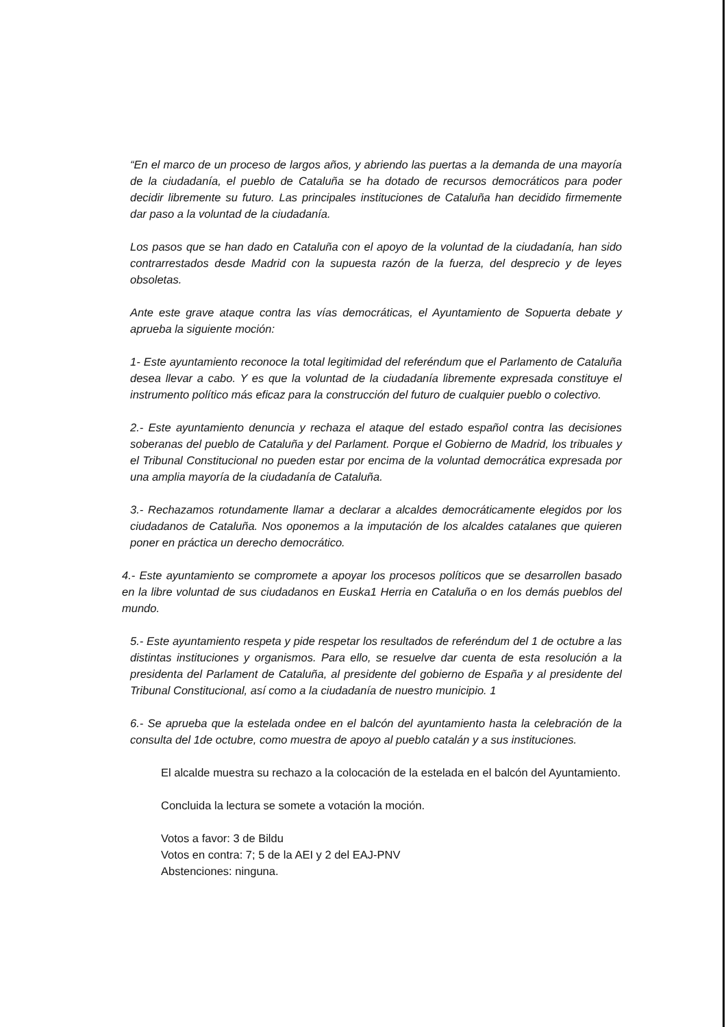“En el marco de un proceso de largos años, y abriendo las puertas a la demanda de una mayoría de la ciudadanía, el pueblo de Cataluña se ha dotado de recursos democráticos para poder decidir libremente su futuro. Las principales instituciones de Cataluña han decidido firmemente dar paso a la voluntad de la ciudadanía.
Los pasos que se han dado en Cataluña con el apoyo de la voluntad de la ciudadanía, han sido contrarrestados desde Madrid con la supuesta razón de la fuerza, del desprecio y de leyes obsoletas.
Ante este grave ataque contra las vías democráticas, el Ayuntamiento de Sopuerta debate y aprueba la siguiente moción:
1- Este ayuntamiento reconoce la total legitimidad del referéndum que el Parlamento de Cataluña desea llevar a cabo. Y es que la voluntad de la ciudadanía libremente expresada constituye el instrumento político más eficaz para la construcción del futuro de cualquier pueblo o colectivo.
2.- Este ayuntamiento denuncia y rechaza el ataque del estado español contra las decisiones soberanas del pueblo de Cataluña y del Parlament. Porque el Gobierno de Madrid, los tribuales y el Tribunal Constitucional no pueden estar por encima de la voluntad democrática expresada por una amplia mayoría de la ciudadanía de Cataluña.
3.- Rechazamos rotundamente llamar a declarar a alcaldes democráticamente elegidos por los ciudadanos de Cataluña. Nos oponemos a la imputación de los alcaldes catalanes que quieren poner en práctica un derecho democrático.
4.- Este ayuntamiento se compromete a apoyar los procesos políticos que se desarrollen basado en la libre voluntad de sus ciudadanos en Euska1 Herria en Cataluña o en los demás pueblos del mundo.
5.- Este ayuntamiento respeta y pide respetar los resultados de referéndum del 1 de octubre a las distintas instituciones y organismos. Para ello, se resuelve dar cuenta de esta resolución a la presidenta del Parlament de Cataluña, al presidente del gobierno de España y al presidente del Tribunal Constitucional, así como a la ciudadanía de nuestro municipio. 1
6.- Se aprueba que la estelada ondee en el balcón del ayuntamiento hasta la celebración de la consulta del 1de octubre, como muestra de apoyo al pueblo catalán y a sus instituciones.
El alcalde muestra su rechazo a la colocación de la estelada en el balcón del Ayuntamiento.
Concluida la lectura se somete a votación la moción.
Votos a favor: 3 de Bildu
Votos en contra: 7; 5 de la AEI y 2 del EAJ-PNV
Abstenciones: ninguna.